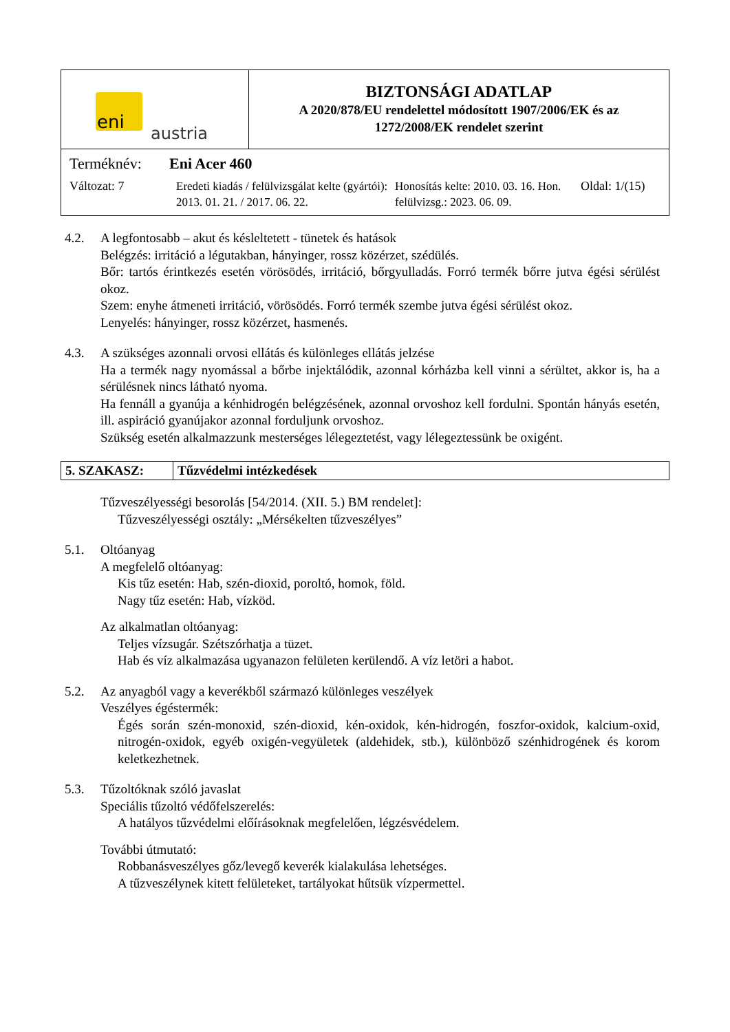| eni austria | BIZTONSÁGI ADATLAP A 2020/878/EU rendelettel módosított 1907/2006/EK és az 1272/2008/EK rendelet szerint |
| Terméknév: Eni Acer 460 Változat: 7 Eredeti kiadás / felülvizsgálat kelte (gyártói): 2013. 01. 21. / 2017. 06. 22. Honosítás kelte: 2010. 03. 16. Hon. felülvizsg.: 2023. 06. 09. Oldal: 1/(15) | |
4.2. A legfontosabb – akut és késleltetett - tünetek és hatások
Belégzés: irritáció a légutakban, hányinger, rossz közérzet, szédülés.
Bőr: tartós érintkezés esetén vörösödés, irritáció, bőrgyulladás. Forró termék bőrre jutva égési sérülést okoz.
Szem: enyhe átmeneti irritáció, vörösödés. Forró termék szembe jutva égési sérülést okoz.
Lenyelés: hányinger, rossz közérzet, hasmenés.
4.3. A szükséges azonnali orvosi ellátás és különleges ellátás jelzése
Ha a termék nagy nyomással a bőrbe injektálódik, azonnal kórházba kell vinni a sérültet, akkor is, ha a sérülésnek nincs látható nyoma.
Ha fennáll a gyanúja a kénhidrogén belégzésének, azonnal orvoshoz kell fordulni. Spontán hányás esetén, ill. aspiráció gyanújakor azonnal forduljunk orvoshoz.
Szükség esetén alkalmazzunk mesterséges lélegeztetést, vagy lélegeztessünk be oxigént.
| 5. SZAKASZ: | Tűzvédelmi intézkedések |
Tűzveszélyességi besorolás [54/2014. (XII. 5.) BM rendelet]:
Tűzveszélyességi osztály: „Mérsékelten tűzveszélyes”
5.1. Oltóanyag
A megfelelő oltóanyag:
Kis tűz esetén: Hab, szén-dioxid, poroltó, homok, föld.
Nagy tűz esetén: Hab, vízköd.
Az alkalmatlan oltóanyag:
Teljes vízsugár. Szétszórhatja a tüzet.
Hab és víz alkalmazása ugyanazon felületen kerülendő. A víz letöri a habot.
5.2. Az anyagból vagy a keverékből származó különleges veszélyek
Veszélyes égéstermék:
Égés során szén-monoxid, szén-dioxid, kén-oxidok, kén-hidrogén, foszfor-oxidok, kalcium-oxid, nitrogén-oxidok, egyéb oxigén-vegyületek (aldehidek, stb.), különböző szénhidrogének és korom keletkezhetnek.
5.3. Tűzoltóknak szóló javaslat
Speciális tűzoltó védőfelszerelés:
A hatályos tűzvédelmi előírásoknak megfelelően, légzésvédelem.
További útmutató:
Robbanásveszélyes gőz/levegő keverék kialakulása lehetséges.
A tűzveszélynek kitett felületeket, tartályokat hűtsük vízpermettel.